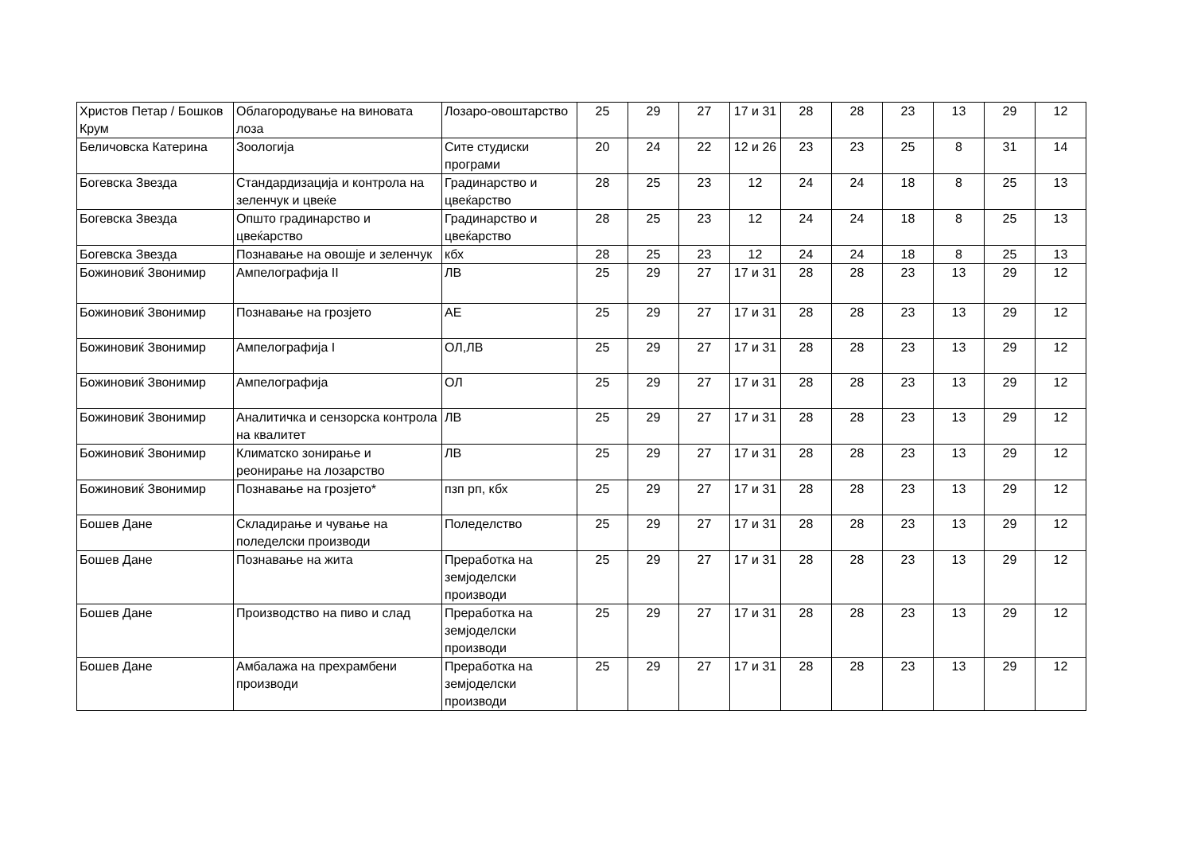| Христов Петар / Бошков Крум | Облагородување на виновата лоза | Лозаро-овоштарство | 25 | 29 | 27 | 17 и 31 | 28 | 28 | 23 | 13 | 29 | 12 |
| Беличовска Катерина | Зоологија | Сите студиски програми | 20 | 24 | 22 | 12 и 26 | 23 | 23 | 25 | 8 | 31 | 14 |
| Богевска Звезда | Стандардизација и контрола на зеленчук и цвеќе | Градинарство и цвеќарство | 28 | 25 | 23 | 12 | 24 | 24 | 18 | 8 | 25 | 13 |
| Богевска Звезда | Општо градинарство и цвеќарство | Градинарство и цвеќарство | 28 | 25 | 23 | 12 | 24 | 24 | 18 | 8 | 25 | 13 |
| Богевска Звезда | Познавање на овошје и зеленчук | кбх | 28 | 25 | 23 | 12 | 24 | 24 | 18 | 8 | 25 | 13 |
| Божиновиќ Звонимир | Ампелографија II | ЛВ | 25 | 29 | 27 | 17 и 31 | 28 | 28 | 23 | 13 | 29 | 12 |
| Божиновиќ Звонимир | Познавање на грозјето | АЕ | 25 | 29 | 27 | 17 и 31 | 28 | 28 | 23 | 13 | 29 | 12 |
| Божиновиќ Звонимир | Ампелографија I | ОЛ,ЛВ | 25 | 29 | 27 | 17 и 31 | 28 | 28 | 23 | 13 | 29 | 12 |
| Божиновиќ Звонимир | Ампелографија | ОЛ | 25 | 29 | 27 | 17 и 31 | 28 | 28 | 23 | 13 | 29 | 12 |
| Божиновиќ Звонимир | Аналитичка и сензорска контрола на квалитет | ЛВ | 25 | 29 | 27 | 17 и 31 | 28 | 28 | 23 | 13 | 29 | 12 |
| Божиновиќ Звонимир | Климатско зонирање и реонирање на лозарство | ЛВ | 25 | 29 | 27 | 17 и 31 | 28 | 28 | 23 | 13 | 29 | 12 |
| Божиновиќ Звонимир | Познавање на грозјето* | пзп рп, кбх | 25 | 29 | 27 | 17 и 31 | 28 | 28 | 23 | 13 | 29 | 12 |
| Бошев Дане | Складирање и чување на поледелски производи | Поледелство | 25 | 29 | 27 | 17 и 31 | 28 | 28 | 23 | 13 | 29 | 12 |
| Бошев Дане | Познавање на жита | Преработка на земјоделски производи | 25 | 29 | 27 | 17 и 31 | 28 | 28 | 23 | 13 | 29 | 12 |
| Бошев Дане | Производство на пиво и слад | Преработка на земјоделски производи | 25 | 29 | 27 | 17 и 31 | 28 | 28 | 23 | 13 | 29 | 12 |
| Бошев Дане | Амбалажа на прехрамбени производи | Преработка на земјоделски производи | 25 | 29 | 27 | 17 и 31 | 28 | 28 | 23 | 13 | 29 | 12 |